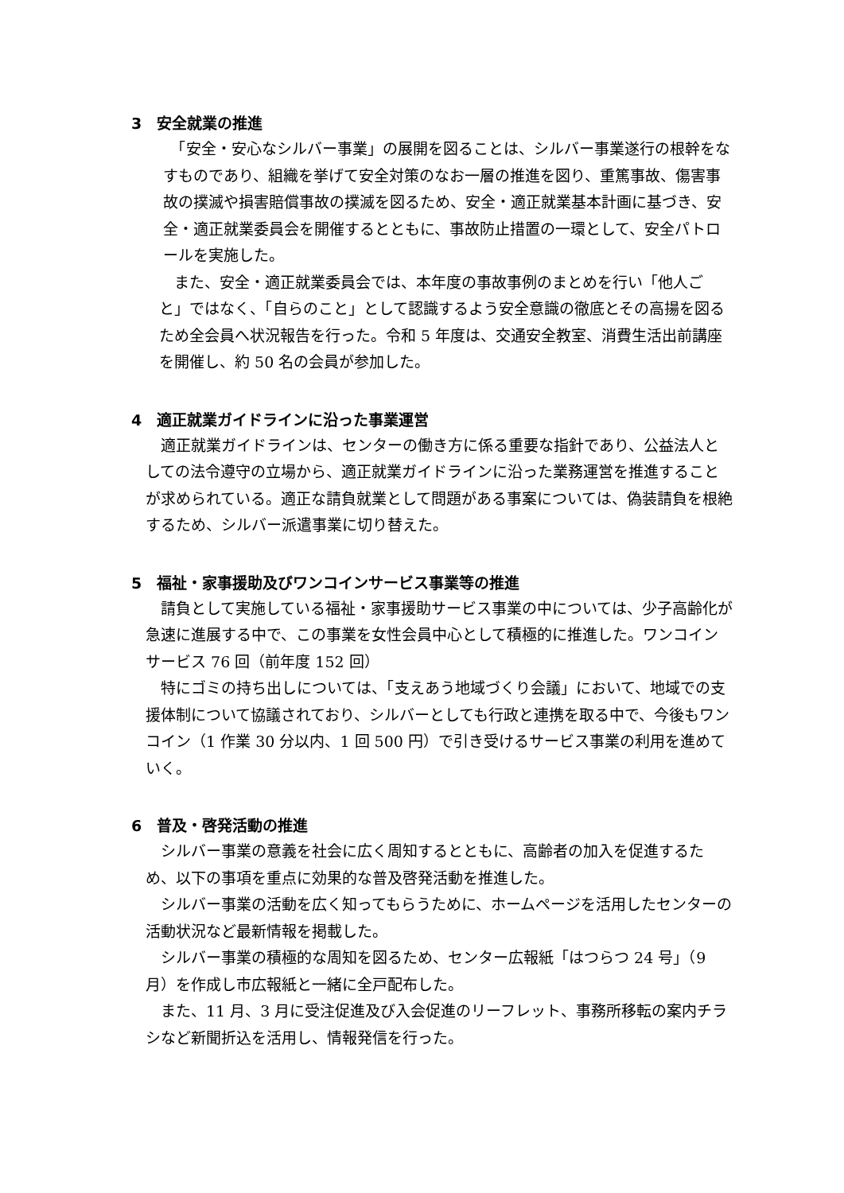3　安全就業の推進
　「安全・安心なシルバー事業」の展開を図ることは、シルバー事業遂行の根幹をなすものであり、組織を挙げて安全対策のなお一層の推進を図り、重篤事故、傷害事故の撲滅や損害賠償事故の撲滅を図るため、安全・適正就業基本計画に基づき、安全・適正就業委員会を開催するとともに、事故防止措置の一環として、安全パトロールを実施した。
　また、安全・適正就業委員会では、本年度の事故事例のまとめを行い「他人ごと」ではなく、「自らのこと」として認識するよう安全意識の徹底とその高揚を図るため全会員へ状況報告を行った。令和 5 年度は、交通安全教室、消費生活出前講座を開催し、約 50 名の会員が参加した。
4　適正就業ガイドラインに沿った事業運営
　適正就業ガイドラインは、センターの働き方に係る重要な指針であり、公益法人としての法令遵守の立場から、適正就業ガイドラインに沿った業務運営を推進することが求められている。適正な請負就業として問題がある事案については、偽装請負を根絶するため、シルバー派遣事業に切り替えた。
5　福祉・家事援助及びワンコインサービス事業等の推進
　請負として実施している福祉・家事援助サービス事業の中については、少子高齢化が急速に進展する中で、この事業を女性会員中心として積極的に推進した。ワンコインサービス 76 回（前年度 152 回）
　特にゴミの持ち出しについては、「支えあう地域づくり会議」において、地域での支援体制について協議されており、シルバーとしても行政と連携を取る中で、今後もワンコイン（1 作業 30 分以内、1 回 500 円）で引き受けるサービス事業の利用を進めていく。
6　普及・啓発活動の推進
　シルバー事業の意義を社会に広く周知するとともに、高齢者の加入を促進するため、以下の事項を重点に効果的な普及啓発活動を推進した。
　シルバー事業の活動を広く知ってもらうために、ホームページを活用したセンターの活動状況など最新情報を掲載した。
　シルバー事業の積極的な周知を図るため、センター広報紙「はつらつ 24 号」（9 月）を作成し市広報紙と一緒に全戸配布した。
　また、11 月、3 月に受注促進及び入会促進のリーフレット、事務所移転の案内チラシなど新聞折込を活用し、情報発信を行った。